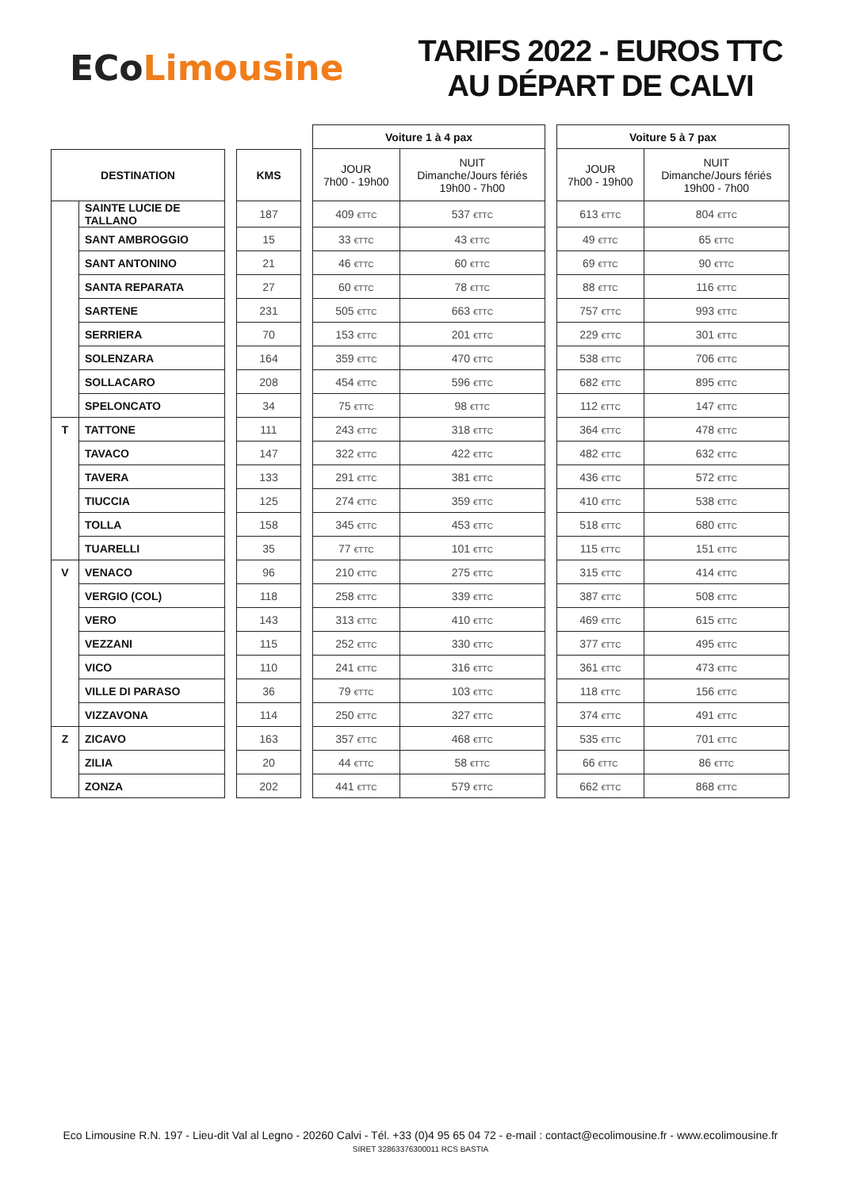ECo Limousine
TARIFS 2022 - EUROS TTC
AU DÉPART DE CALVI
| | | | | | Voiture 1 à 4 pax | | | Voiture 5 à 7 pax | |
| DESTINATION | | | KMS | | JOUR 7h00 - 19h00 | NUIT Dimanche/Jours fériés 19h00 - 7h00 | | JOUR 7h00 - 19h00 | NUIT Dimanche/Jours fériés 19h00 - 7h00 |
| | SAINTE LUCIE DE TALLANO | | 187 | | 409 €TTC | 537 €TTC | | 613 €TTC | 804 €TTC |
| | SANT AMBROGGIO | | 15 | | 33 €TTC | 43 €TTC | | 49 €TTC | 65 €TTC |
| | SANT ANTONINO | | 21 | | 46 €TTC | 60 €TTC | | 69 €TTC | 90 €TTC |
| | SANTA REPARATA | | 27 | | 60 €TTC | 78 €TTC | | 88 €TTC | 116 €TTC |
| | SARTENE | | 231 | | 505 €TTC | 663 €TTC | | 757 €TTC | 993 €TTC |
| | SERRIERA | | 70 | | 153 €TTC | 201 €TTC | | 229 €TTC | 301 €TTC |
| | SOLENZARA | | 164 | | 359 €TTC | 470 €TTC | | 538 €TTC | 706 €TTC |
| | SOLLACARO | | 208 | | 454 €TTC | 596 €TTC | | 682 €TTC | 895 €TTC |
| | SPELONCATO | | 34 | | 75 €TTC | 98 €TTC | | 112 €TTC | 147 €TTC |
| T | TATTONE | | 111 | | 243 €TTC | 318 €TTC | | 364 €TTC | 478 €TTC |
| | TAVACO | | 147 | | 322 €TTC | 422 €TTC | | 482 €TTC | 632 €TTC |
| | TAVERA | | 133 | | 291 €TTC | 381 €TTC | | 436 €TTC | 572 €TTC |
| | TIUCCIA | | 125 | | 274 €TTC | 359 €TTC | | 410 €TTC | 538 €TTC |
| | TOLLA | | 158 | | 345 €TTC | 453 €TTC | | 518 €TTC | 680 €TTC |
| | TUARELLI | | 35 | | 77 €TTC | 101 €TTC | | 115 €TTC | 151 €TTC |
| V | VENACO | | 96 | | 210 €TTC | 275 €TTC | | 315 €TTC | 414 €TTC |
| | VERGIO (COL) | | 118 | | 258 €TTC | 339 €TTC | | 387 €TTC | 508 €TTC |
| | VERO | | 143 | | 313 €TTC | 410 €TTC | | 469 €TTC | 615 €TTC |
| | VEZZANI | | 115 | | 252 €TTC | 330 €TTC | | 377 €TTC | 495 €TTC |
| | VICO | | 110 | | 241 €TTC | 316 €TTC | | 361 €TTC | 473 €TTC |
| | VILLE DI PARASO | | 36 | | 79 €TTC | 103 €TTC | | 118 €TTC | 156 €TTC |
| | VIZZAVONA | | 114 | | 250 €TTC | 327 €TTC | | 374 €TTC | 491 €TTC |
| Z | ZICAVO | | 163 | | 357 €TTC | 468 €TTC | | 535 €TTC | 701 €TTC |
| | ZILIA | | 20 | | 44 €TTC | 58 €TTC | | 66 €TTC | 86 €TTC |
| | ZONZA | | 202 | | 441 €TTC | 579 €TTC | | 662 €TTC | 868 €TTC |
Eco Limousine R.N. 197 - Lieu-dit Val al Legno - 20260 Calvi - Tél. +33 (0)4 95 65 04 72 - e-mail : contact@ecolimousine.fr - www.ecolimousine.fr
SIRET 32863376300011 RCS BASTIA